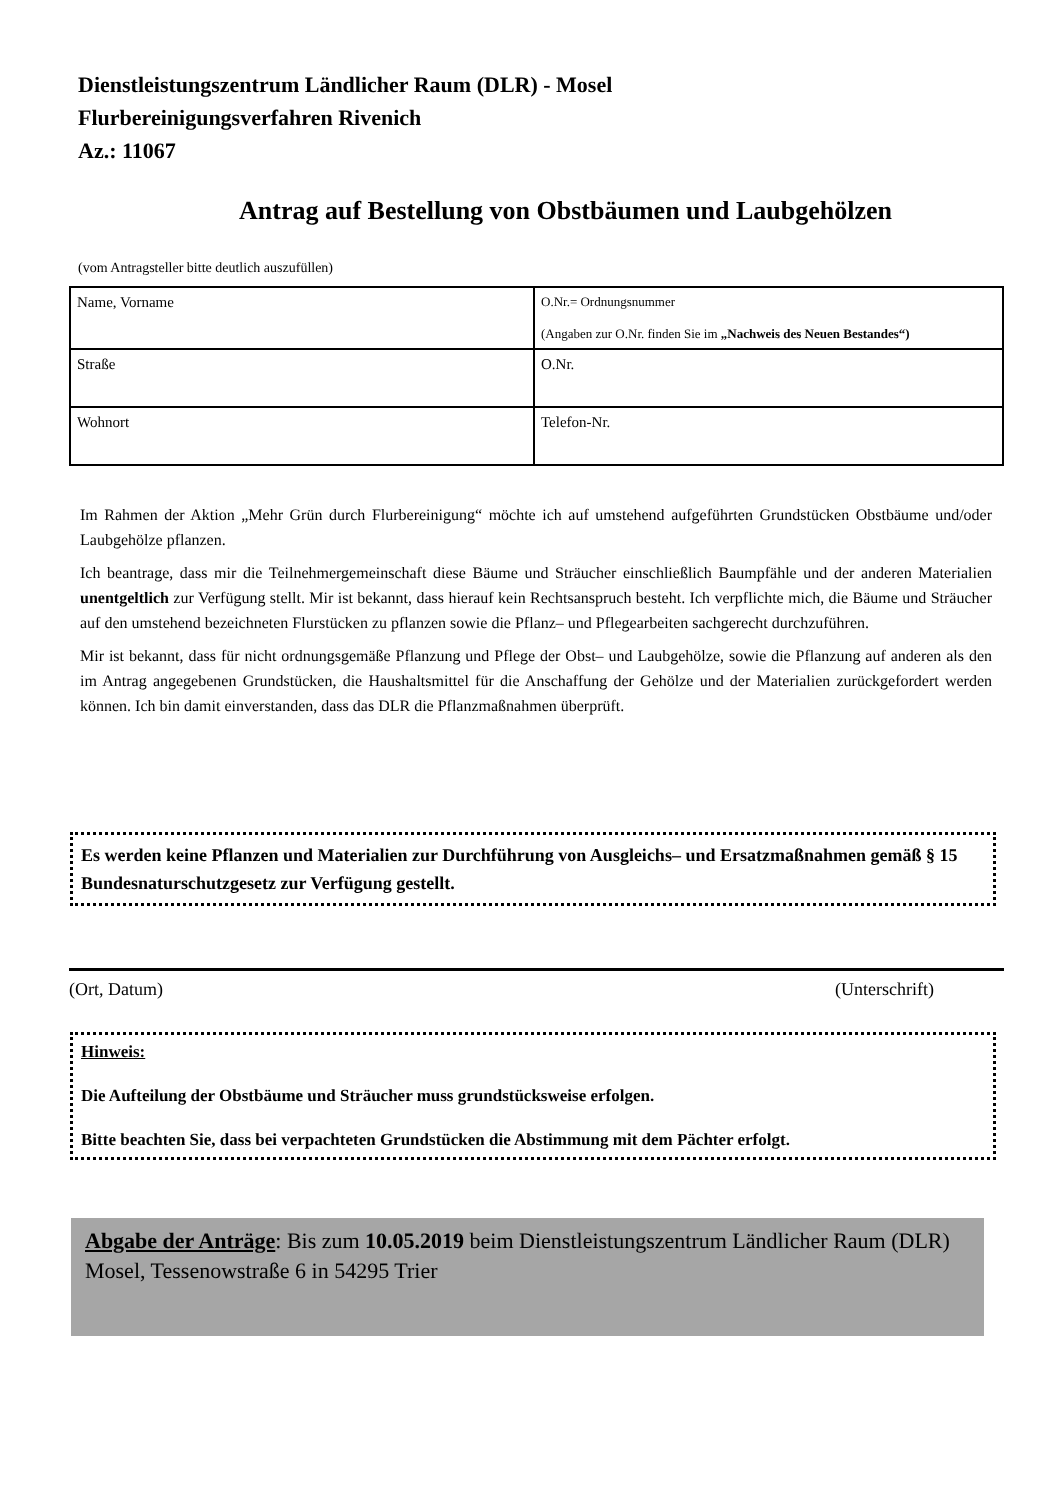Dienstleistungszentrum Ländlicher Raum (DLR) - Mosel
Flurbereinigungsverfahren Rivenich
Az.: 11067
Antrag auf Bestellung von Obstbäumen und Laubgehölzen
(vom Antragsteller bitte deutlich auszufüllen)
| Name, Vorname | O.Nr.= Ordnungsnummer (Angaben zur O.Nr. finden Sie im „Nachweis des Neuen Bestandes“) |
| Straße | O.Nr. |
| Wohnort | Telefon-Nr. |
Im Rahmen der Aktion „Mehr Grün durch Flurbereinigung“ möchte ich auf umstehend aufgeführten Grundstücken Obstbäume und/oder Laubgehölze pflanzen.
Ich beantrage, dass mir die Teilnehmergemeinschaft diese Bäume und Sträucher einschließlich Baumpfähle und der anderen Materialien unentgeltlich zur Verfügung stellt. Mir ist bekannt, dass hierauf kein Rechtsanspruch besteht. Ich verpflichte mich, die Bäume und Sträucher auf den umstehend bezeichneten Flurstücken zu pflanzen sowie die Pflanz– und Pflegearbeiten sachgerecht durchzuführen.
Mir ist bekannt, dass für nicht ordnungsgemäße Pflanzung und Pflege der Obst– und Laubgehölze, sowie die Pflanzung auf anderen als den im Antrag angegebenen Grundstücken, die Haushaltsmittel für die Anschaffung der Gehölze und der Materialien zurückgefordert werden können. Ich bin damit einverstanden, dass das DLR die Pflanzmaßnahmen überprüft.
Es werden keine Pflanzen und Materialien zur Durchführung von Ausgleichs– und Ersatzmaßnahmen gemäß § 15 Bundesnaturschutzgesetz zur Verfügung gestellt.
(Ort, Datum) (Unterschrift)
Hinweis:
Die Aufteilung der Obstbäume und Sträucher muss grundstücksweise erfolgen.
Bitte beachten Sie, dass bei verpachteten Grundstücken die Abstimmung mit dem Pächter erfolgt.
Abgabe der Anträge: Bis zum 10.05.2019 beim Dienstleistungszentrum Ländlicher Raum (DLR) Mosel, Tessenowstraße 6 in 54295 Trier